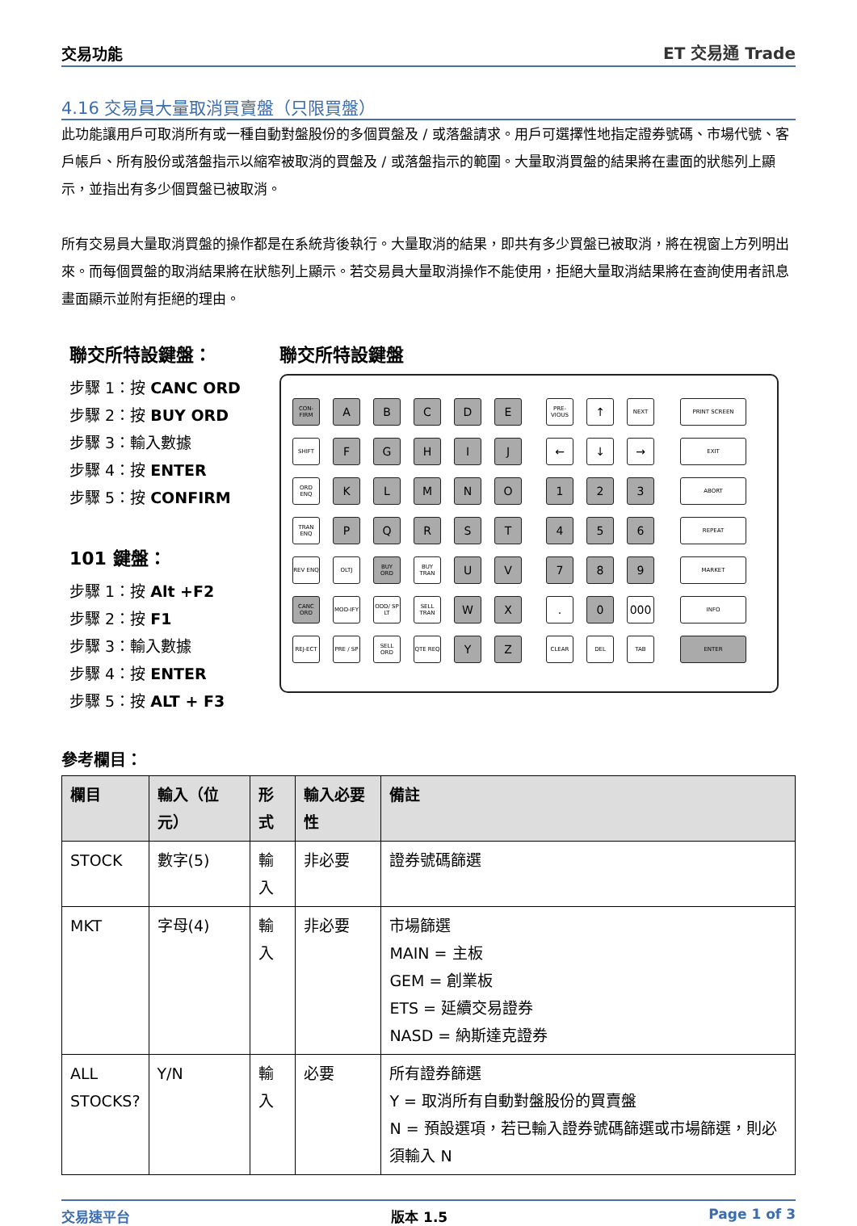交易功能 ET 交易通 Trade
4.16 交易員大量取消買賣盤（只限買盤）
此功能讓用戶可取消所有或一種自動對盤股份的多個買盤及 / 或落盤請求。用戶可選擇性地指定證券號碼、市場代號、客戶帳戶、所有股份或落盤指示以縮窄被取消的買盤及 / 或落盤指示的範圍。大量取消買盤的結果將在畫面的狀態列上顯示，並指出有多少個買盤已被取消。
所有交易員大量取消買盤的操作都是在系統背後執行。大量取消的結果，即共有多少買盤已被取消，將在視窗上方列明出來。而每個買盤的取消結果將在狀態列上顯示。若交易員大量取消操作不能使用，拒絕大量取消結果將在查詢使用者訊息畫面顯示並附有拒絕的理由。
聯交所特設鍵盤：
步驟 1：按 CANC ORD
步驟 2：按 BUY ORD
步驟 3：輸入數據
步驟 4：按 ENTER
步驟 5：按 CONFIRM
101 鍵盤：
步驟 1：按 Alt +F2
步驟 2：按 F1
步驟 3：輸入數據
步驟 4：按 ENTER
步驟 5：按 ALT + F3
聯交所特設鍵盤
CON-FIRM ABCDE PRE-VIOUS ↑ NEXT PRINT SCREEN
SHIFT FGHIJ ← ↓ → EXIT
ORD ENQ KLMNO 1 2 3 ABORT
TRAN ENQ PQRST 4 5 6 REPEAT
REV ENQ OLTJ BUY ORD BUY TRAN U V 7 8 9 MARKET
CANC ORD MOD-IFY ODD/ SP LT SELL TRAN W X. 0 000 INFO
REJ-ECT PRE / SP SELL ORD QTE REQ Y Z CLEAR DEL TAB ENTER
參考欄目：
| 欄目 | 輸入（位元） | 形式 | 輸入必要性 | 備註 |
| --- | --- | --- | --- | --- |
| STOCK | 數字(5) | 輸入 | 非必要 | 證券號碼篩選 |
| MKT | 字母(4) | 輸入 | 非必要 | 市場篩選 MAIN = 主板 GEM = 創業板 ETS = 延續交易證券 NASD = 納斯達克證券 |
| ALL STOCKS? | Y/N | 輸入 | 必要 | 所有證券篩選 Y = 取消所有自動對盤股份的買賣盤 N = 預設選項，若已輸入證券號碼篩選或市場篩選，則必須輸入 N |
交易速平台 版本 1.5 Page 1 of 3